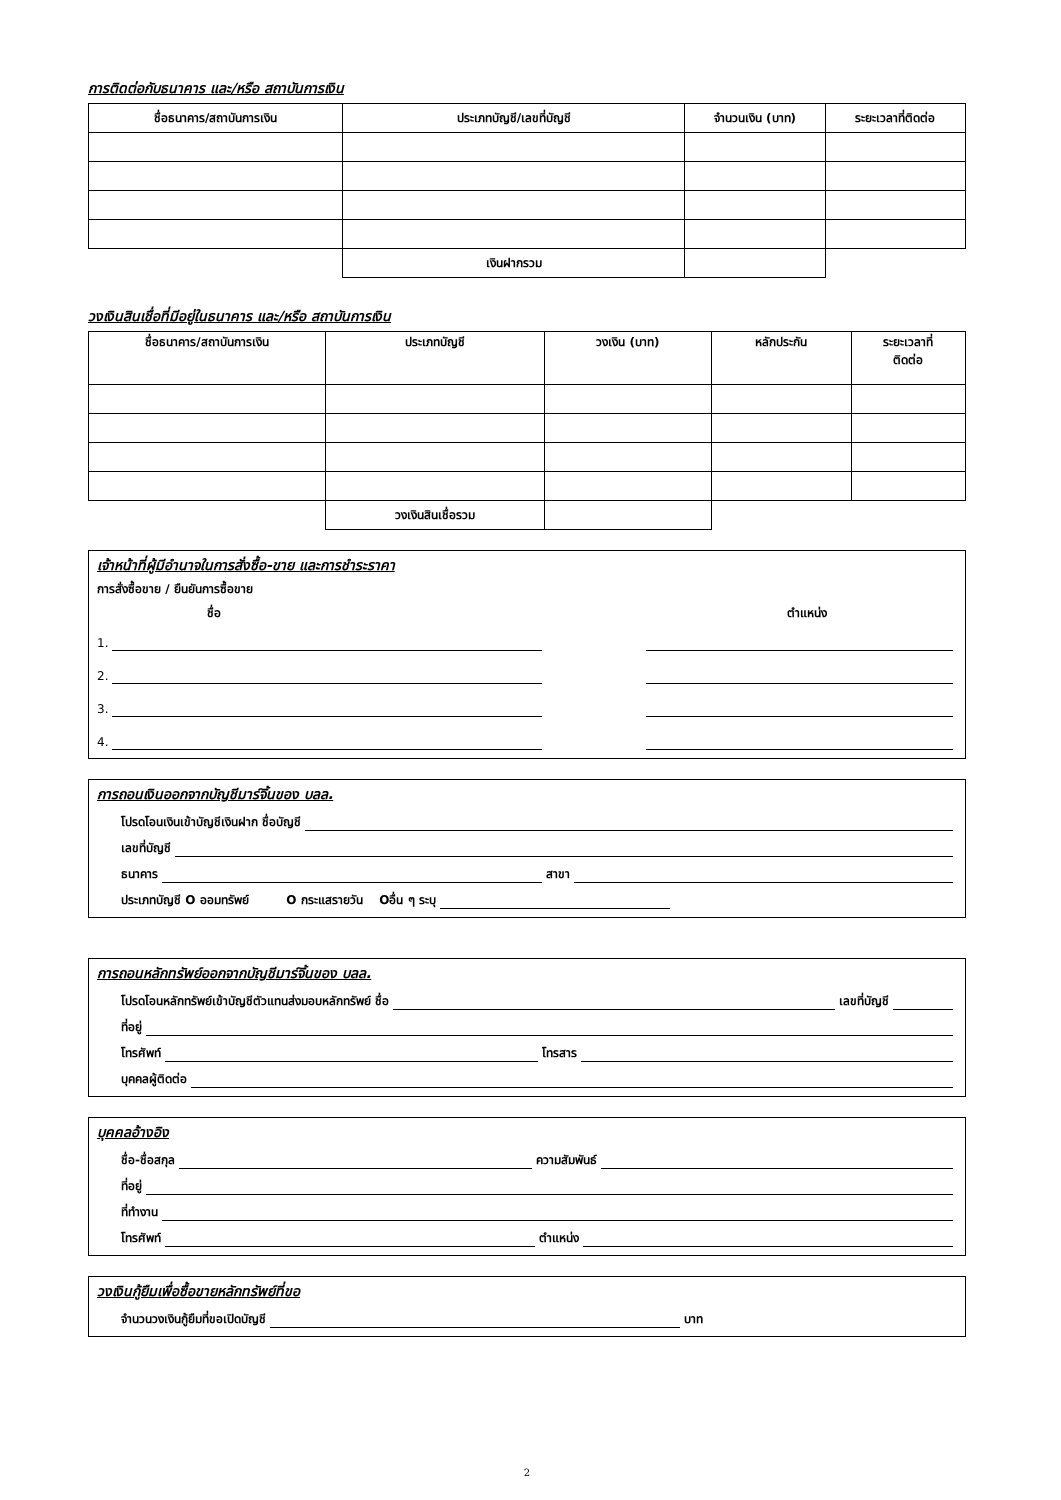การติดต่อกับธนาคาร และ/หรือ สถาบันการเงิน
| ชื่อธนาคาร/สถาบันการเงิน | ประเภทบัญชี/เลขที่บัญชี | จำนวนเงิน (บาท) | ระยะเวลาที่ติดต่อ |
| --- | --- | --- | --- |
| | เงินฝากรวม | | |
วงเงินสินเชื่อที่มีอยู่ในธนาคาร และ/หรือ สถาบันการเงิน
| ชื่อธนาคาร/สถาบันการเงิน | ประเภทบัญชี | วงเงิน (บาท) | หลักประกัน | ระยะเวลาที่ ติดต่อ |
| --- | --- | --- | --- | --- |
| | วงเงินสินเชื่อรวม | | | |
เจ้าหน้าที่ผู้มีอำนาจในการสั่งซื้อ-ขาย และการชำระราคา
การสั่งซื้อขาย / ยืนยันการซื้อขาย
ชื่อ ตำแหน่ง
1.
2.
3.
4.
การถอนเงินออกจากบัญชีมาร์จิ้นของ บลล.
โปรดโอนเงินเข้าบัญชีเงินฝาก ชื่อบัญชี
เลขที่บัญชี
ธนาคาร สาขา
ประเภทบัญชี O ออมทรัพย์ O กระแสรายวัน Oอื่น ๆ ระบุ
การถอนหลักทรัพย์ออกจากบัญชีมาร์จิ้นของ บลล.
โปรดโอนหลักทรัพย์เข้าบัญชีตัวแทนส่งมอบหลักทรัพย์ ชื่อ เลขที่บัญชี
ที่อยู่
โทรศัพท์ โทรสาร
บุคคลผู้ติดต่อ
บุคคลอ้างอิง
ชื่อ-ชื่อสกุล ความสัมพันธ์
ที่อยู่
ที่ทำงาน
โทรศัพท์ ตำแหน่ง
วงเงินกู้ยืมเพื่อซื้อขายหลักทรัพย์ที่ขอ
จำนวนวงเงินกู้ยืมที่ขอเปิดบัญชี บาท
2